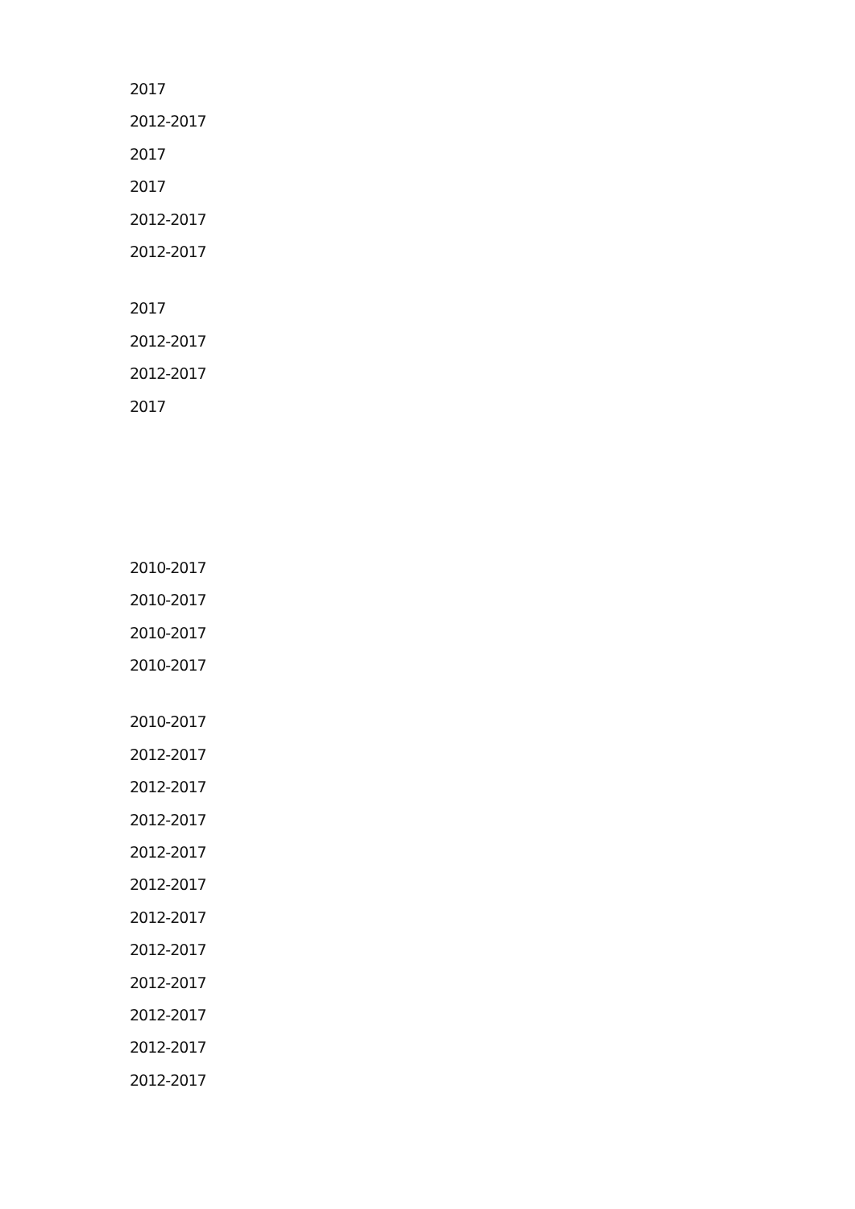2017
2012-2017
2017
2017
2012-2017
2012-2017
2017
2012-2017
2012-2017
2017
2010-2017
2010-2017
2010-2017
2010-2017
2010-2017
2012-2017
2012-2017
2012-2017
2012-2017
2012-2017
2012-2017
2012-2017
2012-2017
2012-2017
2012-2017
2012-2017